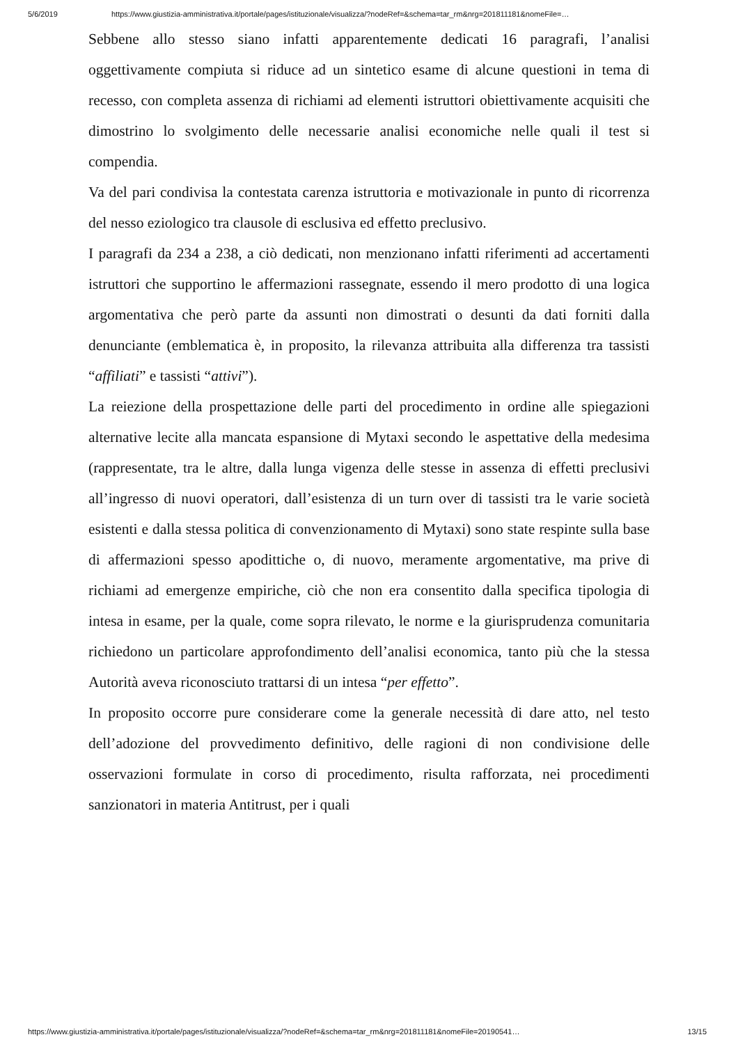5/6/2019 https://www.giustizia-amministrativa.it/portale/pages/istituzionale/visualizza/?nodeRef=&schema=tar_rm&nrg=201811181&nomeFile=…
Sebbene allo stesso siano infatti apparentemente dedicati 16 paragrafi, l’analisi oggettivamente compiuta si riduce ad un sintetico esame di alcune questioni in tema di recesso, con completa assenza di richiami ad elementi istruttori obiettivamente acquisiti che dimostrino lo svolgimento delle necessarie analisi economiche nelle quali il test si compendia.
Va del pari condivisa la contestata carenza istruttoria e motivazionale in punto di ricorrenza del nesso eziologico tra clausole di esclusiva ed effetto preclusivo.
I paragrafi da 234 a 238, a ciò dedicati, non menzionano infatti riferimenti ad accertamenti istruttori che supportino le affermazioni rassegnate, essendo il mero prodotto di una logica argomentativa che però parte da assunti non dimostrati o desunti da dati forniti dalla denunciante (emblematica è, in proposito, la rilevanza attribuita alla differenza tra tassisti “affiliati” e tassisti “attivi”).
La reiezione della prospettazione delle parti del procedimento in ordine alle spiegazioni alternative lecite alla mancata espansione di Mytaxi secondo le aspettative della medesima (rappresentate, tra le altre, dalla lunga vigenza delle stesse in assenza di effetti preclusivi all’ingresso di nuovi operatori, dall’esistenza di un turn over di tassisti tra le varie società esistenti e dalla stessa politica di convenzionamento di Mytaxi) sono state respinte sulla base di affermazioni spesso apodittiche o, di nuovo, meramente argomentative, ma prive di richiami ad emergenze empiriche, ciò che non era consentito dalla specifica tipologia di intesa in esame, per la quale, come sopra rilevato, le norme e la giurisprudenza comunitaria richiedono un particolare approfondimento dell’analisi economica, tanto più che la stessa Autorità aveva riconosciuto trattarsi di un intesa “per effetto”.
In proposito occorre pure considerare come la generale necessità di dare atto, nel testo dell’adozione del provvedimento definitivo, delle ragioni di non condivisione delle osservazioni formulate in corso di procedimento, risulta rafforzata, nei procedimenti sanzionatori in materia Antitrust, per i quali
https://www.giustizia-amministrativa.it/portale/pages/istituzionale/visualizza/?nodeRef=&schema=tar_rm&nrg=201811181&nomeFile=20190541… 13/15